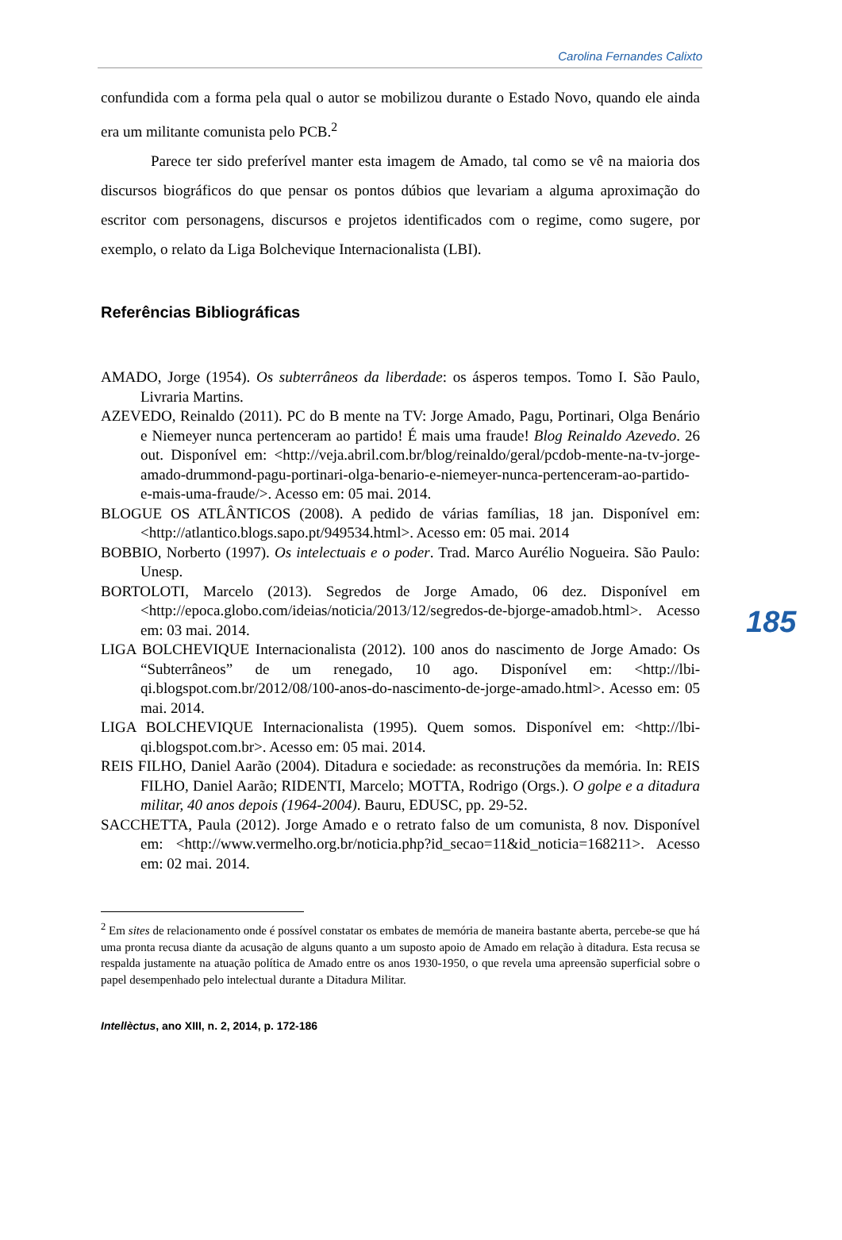Carolina Fernandes Calixto
confundida com a forma pela qual o autor se mobilizou durante o Estado Novo, quando ele ainda era um militante comunista pelo PCB.<sup>2</sup>
Parece ter sido preferível manter esta imagem de Amado, tal como se vê na maioria dos discursos biográficos do que pensar os pontos dúbios que levariam a alguma aproximação do escritor com personagens, discursos e projetos identificados com o regime, como sugere, por exemplo, o relato da Liga Bolchevique Internacionalista (LBI).
Referências Bibliográficas
AMADO, Jorge (1954). Os subterrâneos da liberdade: os ásperos tempos. Tomo I. São Paulo, Livraria Martins.
AZEVEDO, Reinaldo (2011). PC do B mente na TV: Jorge Amado, Pagu, Portinari, Olga Benário e Niemeyer nunca pertenceram ao partido! É mais uma fraude! Blog Reinaldo Azevedo. 26 out. Disponível em: <http://veja.abril.com.br/blog/reinaldo/geral/pcdob-mente-na-tv-jorge-amado-drummond-pagu-portinari-olga-benario-e-niemeyer-nunca-pertenceram-ao-partido-e-mais-uma-fraude/>. Acesso em: 05 mai. 2014.
BLOGUE OS ATLÂNTICOS (2008). A pedido de várias famílias, 18 jan. Disponível em: <http://atlantico.blogs.sapo.pt/949534.html>. Acesso em: 05 mai. 2014
BOBBIO, Norberto (1997). Os intelectuais e o poder. Trad. Marco Aurélio Nogueira. São Paulo: Unesp.
BORTOLOTI, Marcelo (2013). Segredos de Jorge Amado, 06 dez. Disponível em <http://epoca.globo.com/ideias/noticia/2013/12/segredos-de-bjorge-amadob.html>. Acesso em: 03 mai. 2014.
LIGA BOLCHEVIQUE Internacionalista (2012). 100 anos do nascimento de Jorge Amado: Os “Subterrâneos” de um renegado, 10 ago. Disponível em: <http://lbi-qi.blogspot.com.br/2012/08/100-anos-do-nascimento-de-jorge-amado.html>. Acesso em: 05 mai. 2014.
LIGA BOLCHEVIQUE Internacionalista (1995). Quem somos. Disponível em: <http://lbi-qi.blogspot.com.br>. Acesso em: 05 mai. 2014.
REIS FILHO, Daniel Aarão (2004). Ditadura e sociedade: as reconstruções da memória. In: REIS FILHO, Daniel Aarão; RIDENTI, Marcelo; MOTTA, Rodrigo (Orgs.). O golpe e a ditadura militar, 40 anos depois (1964-2004). Bauru, EDUSC, pp. 29-52.
SACCHETTA, Paula (2012). Jorge Amado e o retrato falso de um comunista, 8 nov. Disponível em: <http://www.vermelho.org.br/noticia.php?id_secao=11&id_noticia=168211>. Acesso em: 02 mai. 2014.
<sup>2</sup> Em sites de relacionamento onde é possível constatar os embates de memória de maneira bastante aberta, percebe-se que há uma pronta recusa diante da acusação de alguns quanto a um suposto apoio de Amado em relação à ditadura. Esta recusa se respalda justamente na atuação política de Amado entre os anos 1930-1950, o que revela uma apreensão superficial sobre o papel desempenhado pelo intelectual durante a Ditadura Militar.
Intellèctus, ano XIII, n. 2, 2014, p. 172-186
185